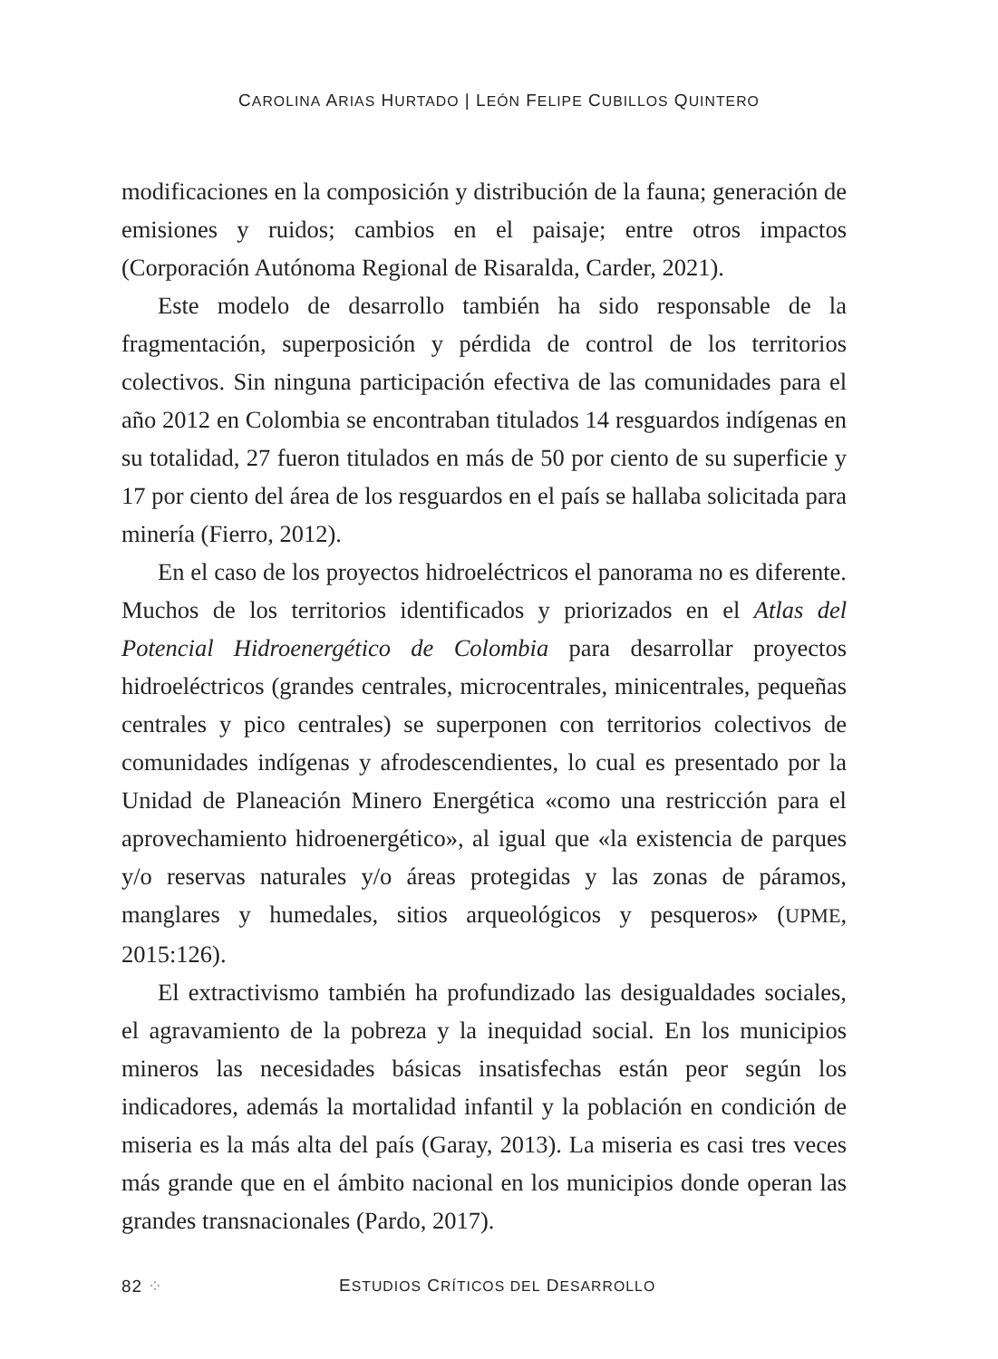CAROLINA ARIAS HURTADO | LEÓN FELIPE CUBILLOS QUINTERO
modificaciones en la composición y distribución de la fauna; generación de emisiones y ruidos; cambios en el paisaje; entre otros impactos (Corporación Autónoma Regional de Risaralda, Carder, 2021).
Este modelo de desarrollo también ha sido responsable de la fragmentación, superposición y pérdida de control de los territorios colectivos. Sin ninguna participación efectiva de las comunidades para el año 2012 en Colombia se encontraban titulados 14 resguardos indígenas en su totalidad, 27 fueron titulados en más de 50 por ciento de su superficie y 17 por ciento del área de los resguardos en el país se hallaba solicitada para minería (Fierro, 2012).
En el caso de los proyectos hidroeléctricos el panorama no es diferente. Muchos de los territorios identificados y priorizados en el Atlas del Potencial Hidroenergético de Colombia para desarrollar proyectos hidroeléctricos (grandes centrales, microcentrales, minicentrales, pequeñas centrales y pico centrales) se superponen con territorios colectivos de comunidades indígenas y afrodescendientes, lo cual es presentado por la Unidad de Planeación Minero Energética «como una restricción para el aprovechamiento hidroenergético», al igual que «la existencia de parques y/o reservas naturales y/o áreas protegidas y las zonas de páramos, manglares y humedales, sitios arqueológicos y pesqueros» (UPME, 2015:126).
El extractivismo también ha profundizado las desigualdades sociales, el agravamiento de la pobreza y la inequidad social. En los municipios mineros las necesidades básicas insatisfechas están peor según los indicadores, además la mortalidad infantil y la población en condición de miseria es la más alta del país (Garay, 2013). La miseria es casi tres veces más grande que en el ámbito nacional en los municipios donde operan las grandes transnacionales (Pardo, 2017).
82 ⁘ ESTUDIOS CRÍTICOS DEL DESARROLLO